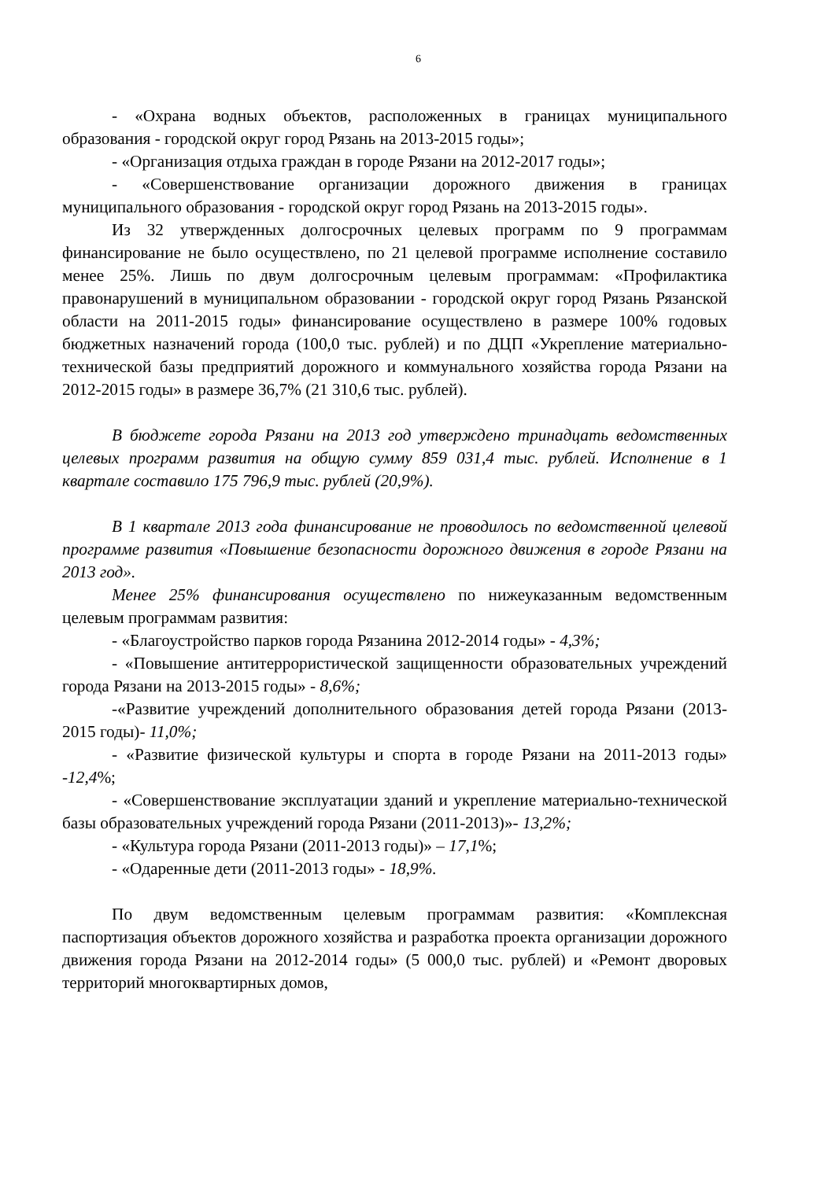6
- «Охрана водных объектов, расположенных в границах муниципального образования - городской округ город Рязань на 2013-2015 годы»;
- «Организация отдыха граждан в городе Рязани на 2012-2017 годы»;
- «Совершенствование организации дорожного движения в границах муниципального образования - городской округ город Рязань на 2013-2015 годы».
Из 32 утвержденных долгосрочных целевых программ по 9 программам финансирование не было осуществлено, по 21 целевой программе исполнение составило менее 25%. Лишь по двум долгосрочным целевым программам: «Профилактика правонарушений в муниципальном образовании - городской округ город Рязань Рязанской области на 2011-2015 годы» финансирование осуществлено в размере 100% годовых бюджетных назначений города (100,0 тыс. рублей) и по ДЦП «Укрепление материально-технической базы предприятий дорожного и коммунального хозяйства города Рязани на 2012-2015 годы» в размере 36,7% (21 310,6 тыс. рублей).
В бюджете города Рязани на 2013 год утверждено тринадцать ведомственных целевых программ развития на общую сумму 859 031,4 тыс. рублей. Исполнение в 1 квартале составило 175 796,9 тыс. рублей (20,9%).
В 1 квартале 2013 года финансирование не проводилось по ведомственной целевой программе развития «Повышение безопасности дорожного движения в городе Рязани на 2013 год».
Менее 25% финансирования осуществлено по нижеуказанным ведомственным целевым программам развития:
- «Благоустройство парков города Рязанина 2012-2014 годы» - 4,3%;
- «Повышение антитеррористической защищенности образовательных учреждений города Рязани на 2013-2015 годы» - 8,6%;
-«Развитие учреждений дополнительного образования детей города Рязани (2013-2015 годы)- 11,0%;
- «Развитие физической культуры и спорта в городе Рязани на 2011-2013 годы» -12,4%;
- «Совершенствование эксплуатации зданий и укрепление материально-технической базы образовательных учреждений города Рязани (2011-2013)»- 13,2%;
- «Культура города Рязани (2011-2013 годы)» – 17,1%;
- «Одаренные дети (2011-2013 годы» - 18,9%.
По двум ведомственным целевым программам развития: «Комплексная паспортизация объектов дорожного хозяйства и разработка проекта организации дорожного движения города Рязани на 2012-2014 годы» (5 000,0 тыс. рублей) и «Ремонт дворовых территорий многоквартирных домов,